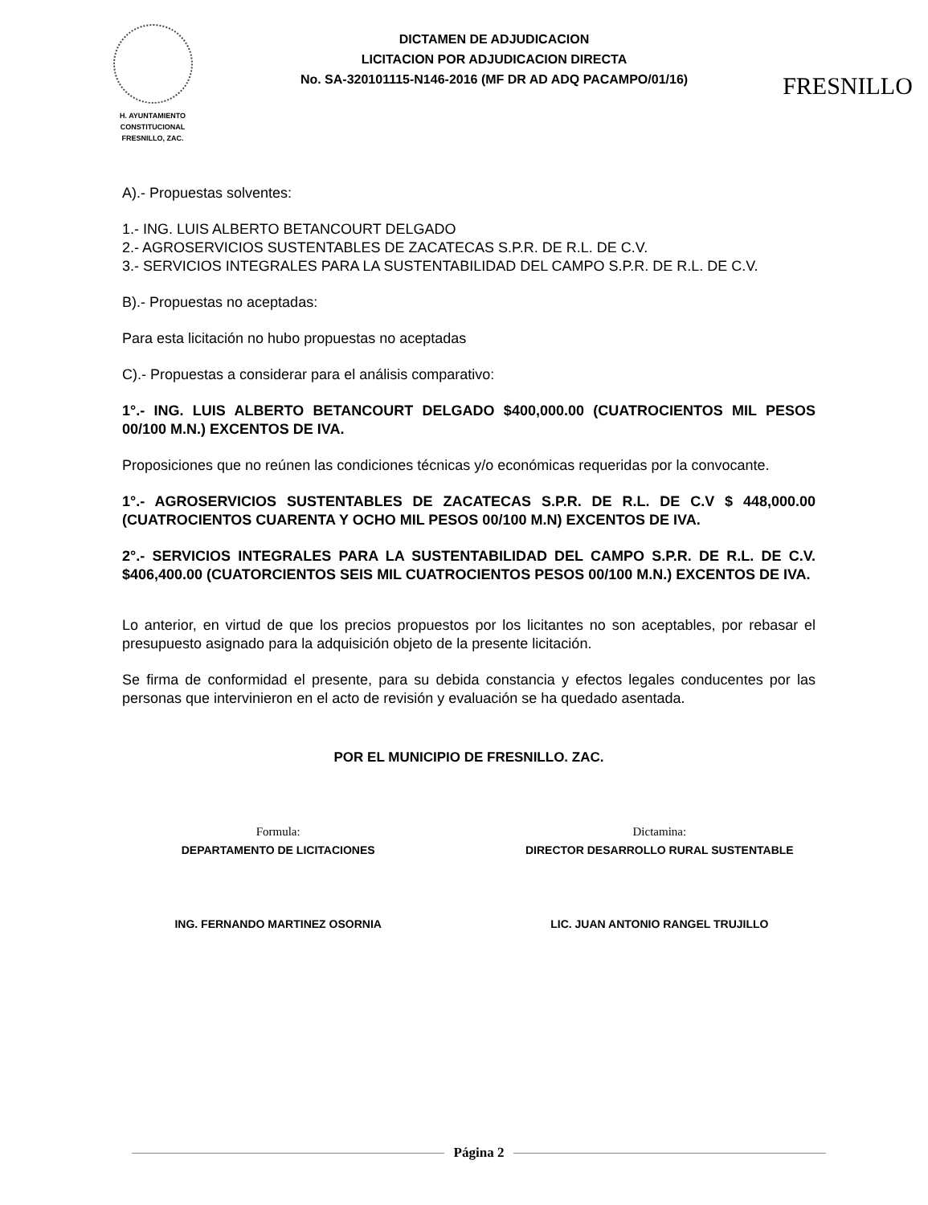H. AYUNTAMIENTO
CONSTITUCIONAL
FRESNILLO, ZAC.
DICTAMEN DE ADJUDICACION
LICITACION POR ADJUDICACION DIRECTA
No. SA-320101115-N146-2016 (MF DR AD ADQ PACAMPO/01/16)
FRESNILLO
A).- Propuestas solventes:
1.- ING. LUIS ALBERTO BETANCOURT DELGADO
2.- AGROSERVICIOS SUSTENTABLES DE ZACATECAS S.P.R. DE R.L. DE C.V.
3.- SERVICIOS INTEGRALES PARA LA SUSTENTABILIDAD DEL CAMPO S.P.R. DE R.L. DE C.V.
B).- Propuestas no aceptadas:
Para esta licitación no hubo propuestas no aceptadas
C).- Propuestas a considerar para el análisis comparativo:
1°.- ING. LUIS ALBERTO BETANCOURT DELGADO $400,000.00 (CUATROCIENTOS MIL PESOS 00/100 M.N.) EXCENTOS DE IVA.
Proposiciones que no reúnen las condiciones técnicas y/o económicas requeridas por la convocante.
1°.- AGROSERVICIOS SUSTENTABLES DE ZACATECAS S.P.R. DE R.L. DE C.V $ 448,000.00 (CUATROCIENTOS CUARENTA Y OCHO MIL PESOS 00/100 M.N) EXCENTOS DE IVA.
2°.- SERVICIOS INTEGRALES PARA LA SUSTENTABILIDAD DEL CAMPO S.P.R. DE R.L. DE C.V. $406,400.00 (CUATORCIENTOS SEIS MIL CUATROCIENTOS PESOS 00/100 M.N.) EXCENTOS DE IVA.
Lo anterior, en virtud de que los precios propuestos por los licitantes no son aceptables, por rebasar el presupuesto asignado para la adquisición objeto de la presente licitación.
Se firma de conformidad el presente, para su debida constancia y efectos legales conducentes por las personas que intervinieron en el acto de revisión y evaluación se ha quedado asentada.
POR EL MUNICIPIO DE FRESNILLO. ZAC.
Formula:
DEPARTAMENTO DE LICITACIONES
ING. FERNANDO MARTINEZ OSORNIA
Dictamina:
DIRECTOR DESARROLLO RURAL SUSTENTABLE
LIC. JUAN ANTONIO RANGEL TRUJILLO
Página 2